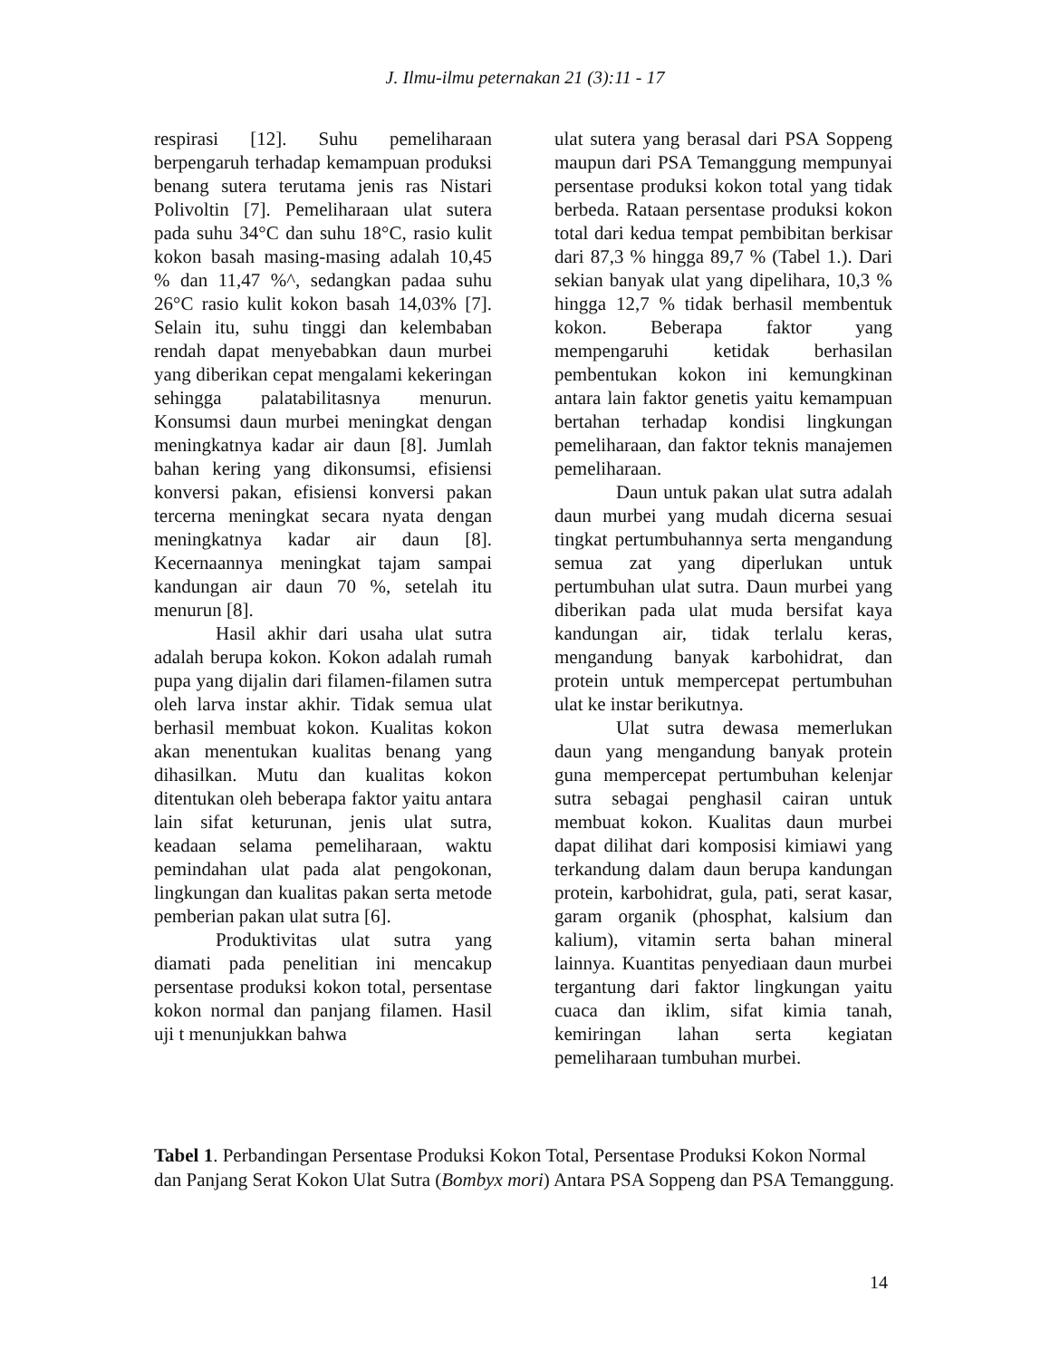J. Ilmu-ilmu peternakan 21 (3):11 - 17
respirasi [12]. Suhu pemeliharaan berpengaruh terhadap kemampuan produksi benang sutera terutama jenis ras Nistari Polivoltin [7]. Pemeliharaan ulat sutera pada suhu 34°C dan suhu 18°C, rasio kulit kokon basah masing-masing adalah 10,45 % dan 11,47 %^, sedangkan padaa suhu 26°C rasio kulit kokon basah 14,03% [7]. Selain itu, suhu tinggi dan kelembaban rendah dapat menyebabkan daun murbei yang diberikan cepat mengalami kekeringan sehingga palatabilitasnya menurun. Konsumsi daun murbei meningkat dengan meningkatnya kadar air daun [8]. Jumlah bahan kering yang dikonsumsi, efisiensi konversi pakan, efisiensi konversi pakan tercerna meningkat secara nyata dengan meningkatnya kadar air daun [8]. Kecernaannya meningkat tajam sampai kandungan air daun 70 %, setelah itu menurun [8].
Hasil akhir dari usaha ulat sutra adalah berupa kokon. Kokon adalah rumah pupa yang dijalin dari filamen-filamen sutra oleh larva instar akhir. Tidak semua ulat berhasil membuat kokon. Kualitas kokon akan menentukan kualitas benang yang dihasilkan. Mutu dan kualitas kokon ditentukan oleh beberapa faktor yaitu antara lain sifat keturunan, jenis ulat sutra, keadaan selama pemeliharaan, waktu pemindahan ulat pada alat pengokonan, lingkungan dan kualitas pakan serta metode pemberian pakan ulat sutra [6].
Produktivitas ulat sutra yang diamati pada penelitian ini mencakup persentase produksi kokon total, persentase kokon normal dan panjang filamen. Hasil uji t menunjukkan bahwa
ulat sutera yang berasal dari PSA Soppeng maupun dari PSA Temanggung mempunyai persentase produksi kokon total yang tidak berbeda. Rataan persentase produksi kokon total dari kedua tempat pembibitan berkisar dari 87,3 % hingga 89,7 % (Tabel 1.). Dari sekian banyak ulat yang dipelihara, 10,3 % hingga 12,7 % tidak berhasil membentuk kokon. Beberapa faktor yang mempengaruhi ketidak berhasilan pembentukan kokon ini kemungkinan antara lain faktor genetis yaitu kemampuan bertahan terhadap kondisi lingkungan pemeliharaan, dan faktor teknis manajemen pemeliharaan.
Daun untuk pakan ulat sutra adalah daun murbei yang mudah dicerna sesuai tingkat pertumbuhannya serta mengandung semua zat yang diperlukan untuk pertumbuhan ulat sutra. Daun murbei yang diberikan pada ulat muda bersifat kaya kandungan air, tidak terlalu keras, mengandung banyak karbohidrat, dan protein untuk mempercepat pertumbuhan ulat ke instar berikutnya.
Ulat sutra dewasa memerlukan daun yang mengandung banyak protein guna mempercepat pertumbuhan kelenjar sutra sebagai penghasil cairan untuk membuat kokon. Kualitas daun murbei dapat dilihat dari komposisi kimiawi yang terkandung dalam daun berupa kandungan protein, karbohidrat, gula, pati, serat kasar, garam organik (phosphat, kalsium dan kalium), vitamin serta bahan mineral lainnya. Kuantitas penyediaan daun murbei tergantung dari faktor lingkungan yaitu cuaca dan iklim, sifat kimia tanah, kemiringan lahan serta kegiatan pemeliharaan tumbuhan murbei.
Tabel 1. Perbandingan Persentase Produksi Kokon Total, Persentase Produksi Kokon Normal dan Panjang Serat Kokon Ulat Sutra (Bombyx mori) Antara PSA Soppeng dan PSA Temanggung.
14